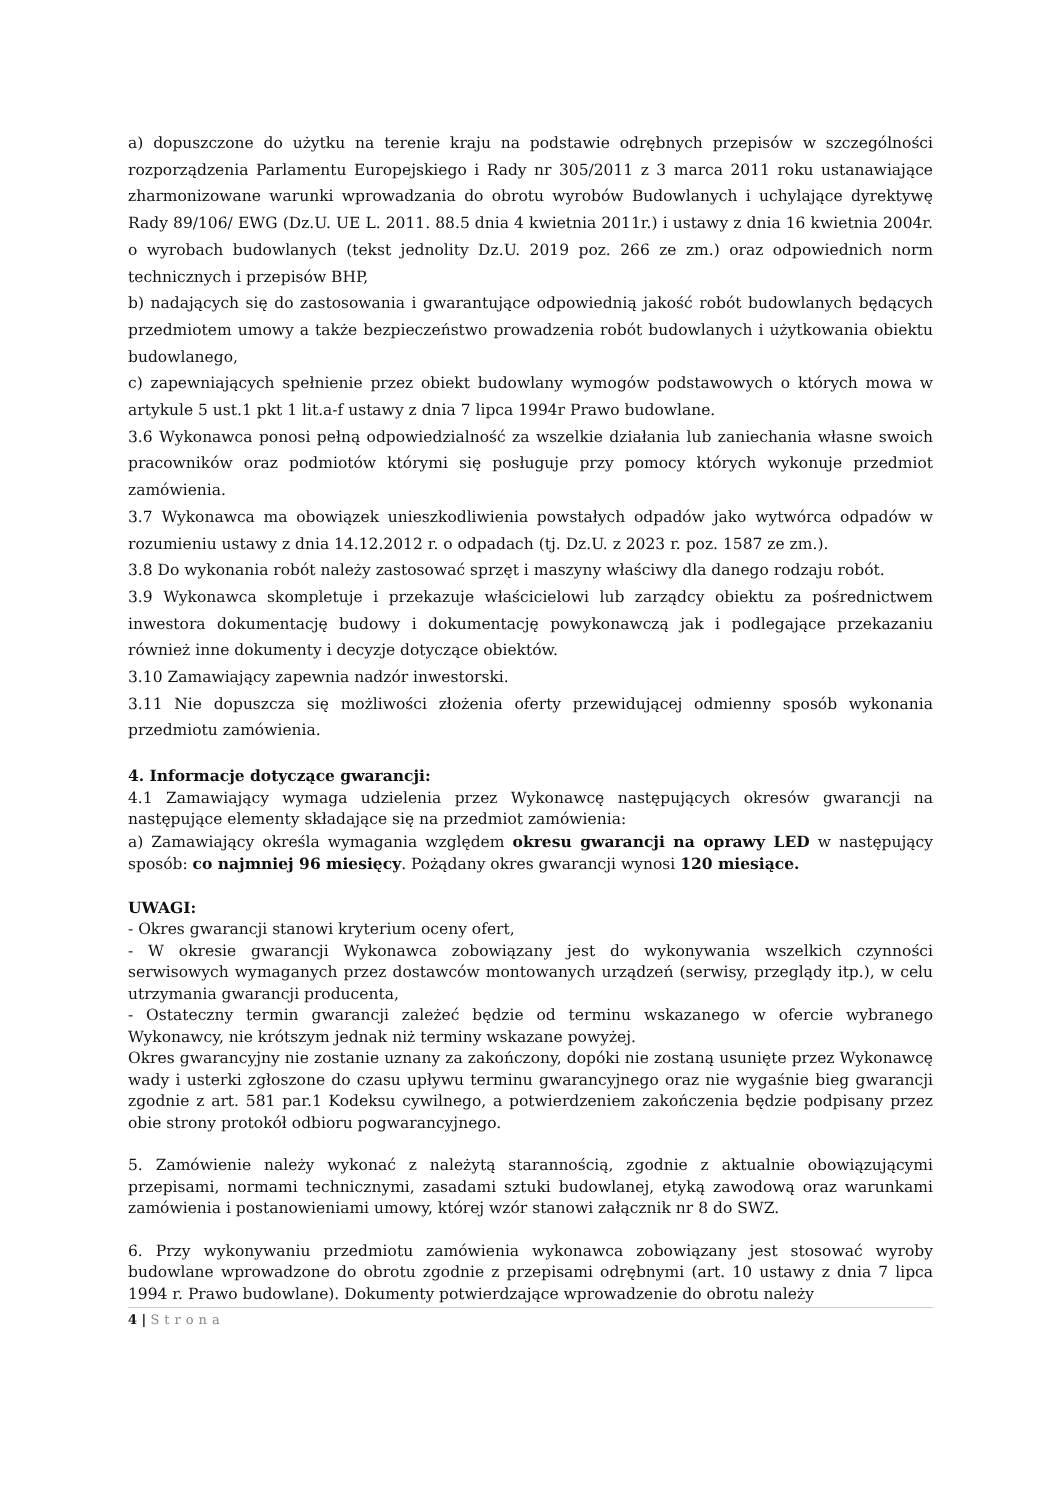a) dopuszczone do użytku na terenie kraju na podstawie odrębnych przepisów w szczególności rozporządzenia Parlamentu Europejskiego i Rady nr 305/2011 z 3 marca 2011 roku ustanawiające zharmonizowane warunki wprowadzania do obrotu wyrobów Budowlanych i uchylające dyrektywę Rady 89/106/ EWG (Dz.U. UE L. 2011. 88.5 dnia 4 kwietnia 2011r.) i ustawy z dnia 16 kwietnia 2004r. o wyrobach budowlanych (tekst jednolity Dz.U. 2019 poz. 266 ze zm.) oraz odpowiednich norm technicznych i przepisów BHP,
b) nadających się do zastosowania i gwarantujące odpowiednią jakość robót budowlanych będących przedmiotem umowy a także bezpieczeństwo prowadzenia robót budowlanych i użytkowania obiektu budowlanego,
c) zapewniających spełnienie przez obiekt budowlany wymogów podstawowych o których mowa w artykule 5 ust.1 pkt 1 lit.a-f ustawy z dnia 7 lipca 1994r Prawo budowlane.
3.6 Wykonawca ponosi pełną odpowiedzialność za wszelkie działania lub zaniechania własne swoich pracowników oraz podmiotów którymi się posługuje przy pomocy których wykonuje przedmiot zamówienia.
3.7 Wykonawca ma obowiązek unieszkodliwienia powstałych odpadów jako wytwórca odpadów w rozumieniu ustawy z dnia 14.12.2012 r. o odpadach (tj. Dz.U. z 2023 r. poz. 1587 ze zm.).
3.8 Do wykonania robót należy zastosować sprzęt i maszyny właściwy dla danego rodzaju robót.
3.9 Wykonawca skompletuje i przekazuje właścicielowi lub zarządcy obiektu za pośrednictwem inwestora dokumentację budowy i dokumentację powykonawczą jak i podlegające przekazaniu również inne dokumenty i decyzje dotyczące obiektów.
3.10 Zamawiający zapewnia nadzór inwestorski.
3.11 Nie dopuszcza się możliwości złożenia oferty przewidującej odmienny sposób wykonania przedmiotu zamówienia.
4. Informacje dotyczące gwarancji:
4.1 Zamawiający wymaga udzielenia przez Wykonawcę następujących okresów gwarancji na następujące elementy składające się na przedmiot zamówienia:
a) Zamawiający określa wymagania względem okresu gwarancji na oprawy LED w następujący sposób: co najmniej 96 miesięcy. Pożądany okres gwarancji wynosi 120 miesiące.
UWAGI:
- Okres gwarancji stanowi kryterium oceny ofert,
- W okresie gwarancji Wykonawca zobowiązany jest do wykonywania wszelkich czynności serwisowych wymaganych przez dostawców montowanych urządzeń (serwisy, przeglądy itp.), w celu utrzymania gwarancji producenta,
- Ostateczny termin gwarancji zależeć będzie od terminu wskazanego w ofercie wybranego Wykonawcy, nie krótszym jednak niż terminy wskazane powyżej.
Okres gwarancyjny nie zostanie uznany za zakończony, dopóki nie zostaną usunięte przez Wykonawcę wady i usterki zgłoszone do czasu upływu terminu gwarancyjnego oraz nie wygaśnie bieg gwarancji zgodnie z art. 581 par.1 Kodeksu cywilnego, a potwierdzeniem zakończenia będzie podpisany przez obie strony protokół odbioru pogwarancyjnego.
5. Zamówienie należy wykonać z należytą starannością, zgodnie z aktualnie obowiązującymi przepisami, normami technicznymi, zasadami sztuki budowlanej, etyką zawodową oraz warunkami zamówienia i postanowieniami umowy, której wzór stanowi załącznik nr 8 do SWZ.
6. Przy wykonywaniu przedmiotu zamówienia wykonawca zobowiązany jest stosować wyroby budowlane wprowadzone do obrotu zgodnie z przepisami odrębnymi (art. 10 ustawy z dnia 7 lipca 1994 r. Prawo budowlane). Dokumenty potwierdzające wprowadzenie do obrotu należy
4 | Strona